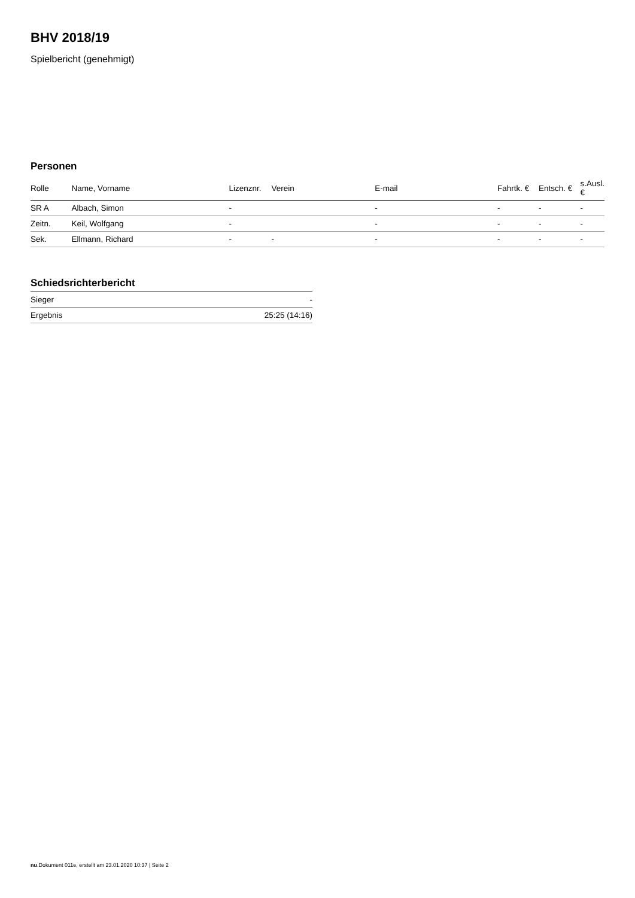BHV 2018/19
Spielbericht (genehmigt)
Personen
| Rolle | Name, Vorname | Lizenznr. | Verein | E-mail | Fahrtk. € | Entsch. € | s.Ausl. € |
| --- | --- | --- | --- | --- | --- | --- | --- |
| SR A | Albach, Simon | - | | - | - | - | - |
| Zeitn. | Keil, Wolfgang | - | | - | - | - | - |
| Sek. | Ellmann, Richard | - | - | - | - | - | - |
Schiedsrichterbericht
| Sieger | - |
| Ergebnis | 25:25 (14:16) |
nu.Dokument 011e, erstellt am 23.01.2020 10:37 | Seite 2